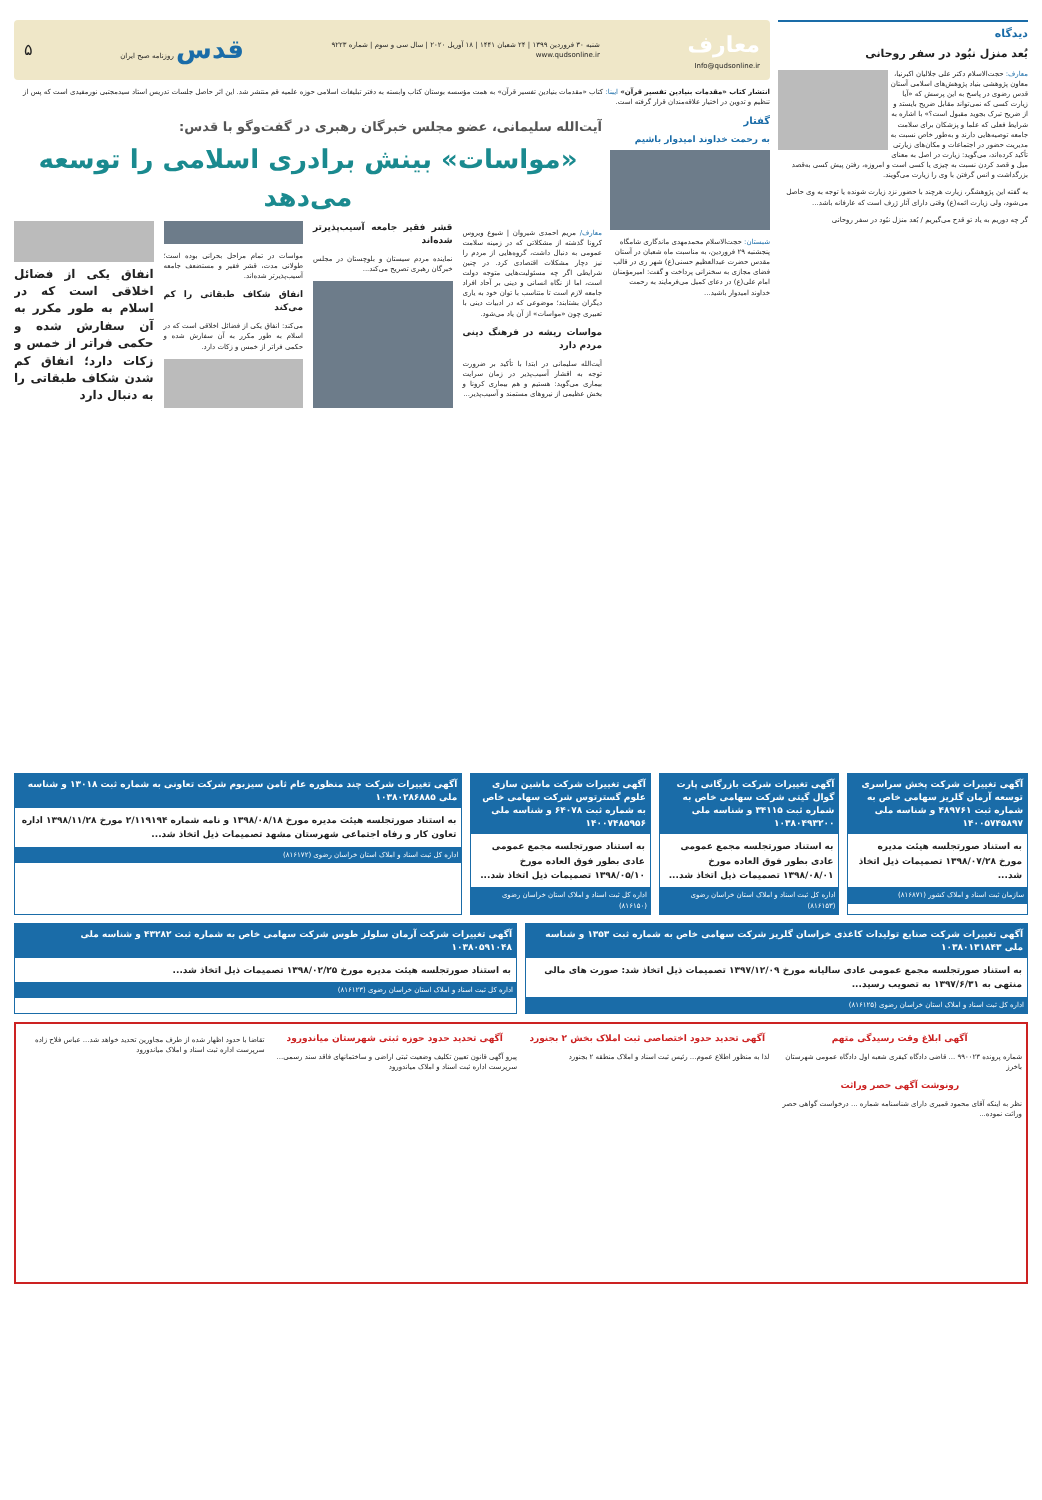دیدگاه
بُعد منزل نبُود در سفر روحانی
معارف: حجت‌الاسلام دکتر علی جلالیان اکبرنیا، معاون پژوهشی بنیاد پژوهش‌های اسلامی آستان قدس رضوی در پاسخ به این پرسش که «آیا زیارت کسی که نمی‌تواند مقابل ضریح بایستد و از ضریح تبرک بجوید مقبول است؟» با اشاره به شرایط فعلی که علما و پزشکان برای سلامت جامعه توصیه‌هایی دارند و به‌طور خاص نسبت به مدیریت حضور در اجتماعات و مکان‌های زیارتی تأکید کرده‌اند، می‌گوید: زیارت در اصل به معنای میل و قصد کردن نسبت به چیزی یا کسی است و امروزه، رفتن پیش کسی به‌قصد بزرگداشت و انس گرفتن با وی را زیارت می‌گویند.
به گفته این پژوهشگر، زیارت هرچند با حضور نزد زیارت شونده یا توجه به وی حاصل می‌شود، ولی زیارت ائمه(ع) وقتی دارای آثار ژرف است که عارفانه باشد...
گر چه دوریم به یاد تو قدح می‌گیریم / بُعد منزل نبُود در سفر روحانی
معارف
Info@qudsonline.ir
شنبه ۳۰ فروردین ۱۳۹۹ | ۲۴ شعبان ۱۴۴۱ | ۱۸ آوریل ۲۰۲۰ | سال سی و سوم | شماره ۹۲۲۳
www.qudsonline.ir
قدس روزنامه صبح ایران
۵
انتشار کتاب «مقدمات بنیادین تفسیر قرآن» ایبنا: کتاب «مقدمات بنیادین تفسیر قرآن» به همت مؤسسه بوستان کتاب وابسته به دفتر تبلیغات اسلامی حوزه علمیه قم منتشر شد. این اثر حاصل جلسات تدریس استاد سیدمجتبی نورمفیدی است که پس از تنظیم و تدوین در اختیار علاقه‌مندان قرار گرفته است.
گفتار
به رحمت خداوند امیدوار باشیم
شبستان: حجت‌الاسلام محمدمهدی ماندگاری شامگاه پنجشنبه ۲۹ فروردین، به مناسبت ماه شعبان در آستان مقدس حضرت عبدالعظیم حسنی(ع) شهر ری در قالب فضای مجازی به سخنرانی پرداخت و گفت: امیرمؤمنان امام علی(ع) در دعای کمیل می‌فرمایند به رحمت خداوند امیدوار باشید...
آیت‌الله سلیمانی، عضو مجلس خبرگان رهبری در گفت‌وگو با قدس:
«مواسات» بینش برادری اسلامی را توسعه می‌دهد
معارف/ مریم احمدی شیروان | شیوع ویروس کرونا گذشته از مشکلاتی که در زمینه سلامت عمومی به دنبال داشت، گروه‌هایی از مردم را نیز دچار مشکلات اقتصادی کرد. در چنین شرایطی اگر چه مسئولیت‌هایی متوجه دولت است، اما از نگاه انسانی و دینی بر آحاد افراد جامعه لازم است تا متناسب با توان خود به یاری دیگران بشتابند؛ موضوعی که در ادبیات دینی با تعبیری چون «مواسات» از آن یاد می‌شود.
مواسات ریشه در فرهنگ دینی مردم دارد
آیت‌الله سلیمانی در ابتدا با تأکید بر ضرورت توجه به اقشار آسیب‌پذیر در زمان سرایت بیماری می‌گوید: هستیم و هم بیماری کرونا و بخش عظیمی از نیروهای مستمند و آسیب‌پذیر...
قشر فقیر جامعه آسیب‌پذیرتر شده‌اند
نماینده مردم سیستان و بلوچستان در مجلس خبرگان رهبری تصریح می‌کند...
مواسات در تمام مراحل بحرانی بوده است؛ طولانی مدت، قشر فقیر و مستضعف جامعه آسیب‌پذیرتر شده‌اند.
انفاق شکاف طبقاتی را کم می‌کند
می‌کند: انفاق یکی از فضائل اخلاقی است که در اسلام به طور مکرر به آن سفارش شده و حکمی فراتر از خمس و زکات دارد.
انفاق یکی از فضائل اخلاقی است که در اسلام به طور مکرر به آن سفارش شده و حکمی فراتر از خمس و زکات دارد؛ انفاق کم شدن شکاف طبقاتی را به دنبال دارد
آگهی تغییرات شرکت پخش سراسری توسعه آرمان گلریز سهامی خاص به شماره ثبت ۴۸۹۷۶۱ و شناسه ملی ۱۴۰۰۵۷۴۵۸۹۷
به استناد صورتجلسه هیئت مدیره مورخ ۱۳۹۸/۰۷/۲۸ تصمیمات ذیل اتخاذ شد...
سازمان ثبت اسناد و املاک کشور (۸۱۶۸۷۱)
آگهی تغییرات شرکت بازرگانی پارت گوال گیتی شرکت سهامی خاص به شماره ثبت ۳۴۱۱۵ و شناسه ملی ۱۰۳۸۰۴۹۳۲۰۰
به استناد صورتجلسه مجمع عمومی عادی بطور فوق العاده مورخ ۱۳۹۸/۰۸/۰۱ تصمیمات ذیل اتخاذ شد...
اداره کل ثبت اسناد و املاک استان خراسان رضوی (۸۱۶۱۵۳)
آگهی تغییرات شرکت ماشین سازی علوم گسترتوس شرکت سهامی خاص به شماره ثبت ۶۴۰۷۸ و شناسه ملی ۱۴۰۰۷۴۸۵۹۵۶
به استناد صورتجلسه مجمع عمومی عادی بطور فوق العاده مورخ ۱۳۹۸/۰۵/۱۰ تصمیمات ذیل اتخاذ شد...
اداره کل ثبت اسناد و املاک استان خراسان رضوی (۸۱۶۱۵۰)
آگهی تغییرات شرکت چند منظوره عام ثامن سیزبوم شرکت تعاونی به شماره ثبت ۱۳۰۱۸ و شناسه ملی ۱۰۳۸۰۲۸۶۸۸۵
به استناد صورتجلسه هیئت مدیره مورخ ۱۳۹۸/۰۸/۱۸ و نامه شماره ۲/۱۱۹۱۹۴ مورخ ۱۳۹۸/۱۱/۲۸ اداره تعاون کار و رفاه اجتماعی شهرستان مشهد تصمیمات ذیل اتخاذ شد...
اداره کل ثبت اسناد و املاک استان خراسان رضوی (۸۱۶۱۷۲)
آگهی تغییرات شرکت صنایع تولیدات کاغذی خراسان گلریز شرکت سهامی خاص به شماره ثبت ۱۳۵۳ و شناسه ملی ۱۰۳۸۰۱۳۱۸۴۳
به استناد صورتجلسه مجمع عمومی عادی سالیانه مورخ ۱۳۹۷/۱۲/۰۹ تصمیمات ذیل اتخاذ شد: صورت های مالی منتهی به ۱۳۹۷/۶/۳۱ به تصویب رسید...
اداره کل ثبت اسناد و املاک استان خراسان رضوی (۸۱۶۱۲۵)
آگهی تغییرات شرکت آرمان سلولز طوس شرکت سهامی خاص به شماره ثبت ۴۳۲۸۲ و شناسه ملی ۱۰۳۸۰۵۹۱۰۴۸
به استناد صورتجلسه هیئت مدیره مورخ ۱۳۹۸/۰۲/۲۵ تصمیمات ذیل اتخاذ شد...
اداره کل ثبت اسناد و املاک استان خراسان رضوی (۸۱۶۱۲۳)
آگهی ابلاغ وقت رسیدگی متهم
شماره پرونده ۹۹۰۰۲۳ ... قاضی دادگاه کیفری شعبه اول دادگاه عمومی شهرستان باخرز
رونوشت آگهی حصر وراثت
نظر به اینکه آقای محمود قمیری دارای شناسنامه شماره ... درخواست گواهی حصر وراثت نموده...
آگهی تحدید حدود اختصاصی ثبت املاک بخش ۲ بجنورد
لذا به منظور اطلاع عموم... رئیس ثبت اسناد و املاک منطقه ۲ بجنورد
آگهی تحدید حدود حوزه ثبتی شهرستان میاندورود
پیرو آگهی قانون تعیین تکلیف وضعیت ثبتی اراضی و ساختمانهای فاقد سند رسمی... سرپرست اداره ثبت اسناد و املاک میاندورود
تقاضا با حدود اظهار شده از طرف مجاورین تحدید خواهد شد... عباس فلاح زاده سرپرست اداره ثبت اسناد و املاک میاندورود